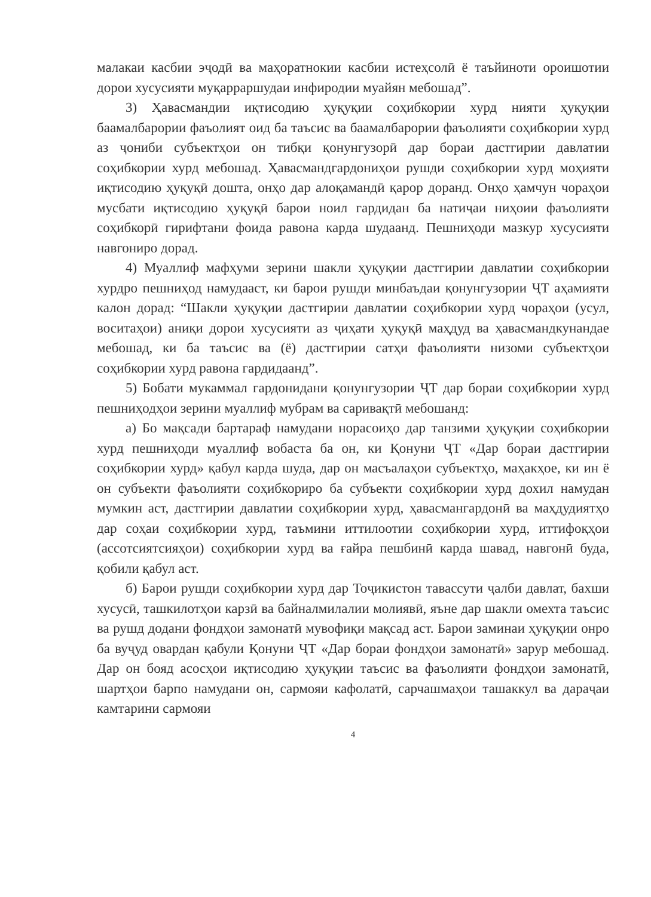малакаи касбии эҷодӣ ва маҳоратнокии касбии истеҳсолӣ ё таъйиноти ороишотии дорои хусусияти муқарраршудаи инфиродии муайян мебошад”.
3) Ҳавасмандии иқтисодию ҳуқуқии соҳибкории хурд нияти ҳуқуқии баамалбарории фаъолият оид ба таъсис ва баамалбарории фаъолияти соҳибкории хурд аз ҷониби субъектҳои он тибқи қонунгузорӣ дар бораи дастгирии давлатии соҳибкории хурд мебошад. Ҳавасмандгардониҳои рушди соҳибкории хурд моҳияти иқтисодию ҳуқуқӣ дошта, онҳо дар алоқамандӣ қарор доранд. Онҳо ҳамчун чораҳои мусбати иқтисодию ҳуқуқӣ барои ноил гардидан ба натиҷаи ниҳоии фаъолияти соҳибкорӣ гирифтани фоида равона карда шудаанд. Пешниҳоди мазкур хусусияти навгониро дорад.
4) Муаллиф мафҳуми зерини шакли ҳуқуқии дастгирии давлатии соҳибкории хурдро пешниҳод намудааст, ки барои рушди минбаъдаи қонунгузории ҶТ аҳамияти калон дорад: “Шакли ҳуқуқии дастгирии давлатии соҳибкории хурд чораҳои (усул, воситаҳои) аниқи дорои хусусияти аз ҷиҳати ҳуқуқӣ маҳдуд ва ҳавасмандкунандае мебошад, ки ба таъсис ва (ё) дастгирии сатҳи фаъолияти низоми субъектҳои соҳибкории хурд равона гардидаанд”.
5) Бобати мукаммал гардонидани қонунгузории ҶТ дар бораи соҳибкории хурд пешниҳодҳои зерини муаллиф мубрам ва саривақтӣ мебошанд:
а) Бо мақсади бартараф намудани норасоиҳо дар танзими ҳуқуқии соҳибкории хурд пешниҳоди муаллиф вобаста ба он, ки Қонуни ҶТ «Дар бораи дастгирии соҳибкории хурд» қабул карда шуда, дар он масъалаҳои субъектҳо, маҳакҳое, ки ин ё он субъекти фаъолияти соҳибкориро ба субъекти соҳибкории хурд дохил намудан мумкин аст, дастгирии давлатии соҳибкории хурд, ҳавасмангардонӣ ва маҳдудиятҳо дар соҳаи соҳибкории хурд, таъмини иттилоотии соҳибкории хурд, иттифоқҳои (ассотсиятсияҳои) соҳибкории хурд ва ғайра пешбинӣ карда шавад, навгонӣ буда, қобили қабул аст.
б) Барои рушди соҳибкории хурд дар Тоҷикистон тавассути ҷалби давлат, бахши хусусӣ, ташкилотҳои карзӣ ва байналмилалии молиявӣ, яъне дар шакли омехта таъсис ва рушд додани фондҳои замонатӣ мувофиқи мақсад аст. Барои заминаи ҳуқуқии онро ба вуҷуд овардан қабули Қонуни ҶТ «Дар бораи фондҳои замонатӣ» зарур мебошад. Дар он бояд асосҳои иқтисодию ҳуқуқии таъсис ва фаъолияти фондҳои замонатӣ, шартҳои барпо намудани он, сармояи кафолатӣ, сарчашмаҳои ташаккул ва дараҷаи камтарини сармояи
4